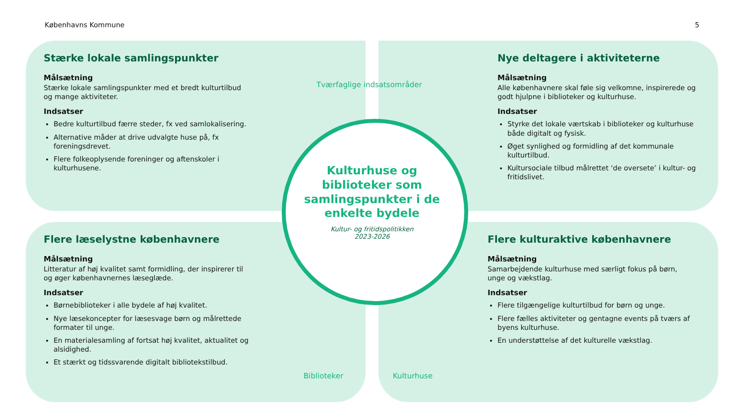Københavns Kommune 5
Stærke lokale samlingspunkter
Målsætning
Stærke lokale samlingspunkter med et bredt kulturtilbud og mange aktiviteter.
Indsatser
Bedre kulturtilbud færre steder, fx ved samlokalisering.
Alternative måder at drive udvalgte huse på, fx foreningsdrevet.
Flere folkeoplysende foreninger og aftenskoler i kulturhusene.
Nye deltagere i aktiviteterne
Målsætning
Alle københavnere skal føle sig velkomne, inspirerede og godt hjulpne i biblioteker og kulturhuse.
Indsatser
Styrke det lokale værtskab i biblioteker og kulturhuse både digitalt og fysisk.
Øget synlighed og formidling af det kommunale kulturtilbud.
Kultursociale tilbud målrettet ‘de oversete’ i kultur- og fritidslivet.
Flere læselystne københavnere
Målsætning
Litteratur af høj kvalitet samt formidling, der inspirerer til og øger københavnernes læseglæde.
Indsatser
Børnebiblioteker i alle bydele af høj kvalitet.
Nye læsekoncepter for læsesvage børn og målrettede formater til unge.
En materialesamling af fortsat høj kvalitet, aktualitet og alsidighed.
Et stærkt og tidssvarende digitalt bibliotekstilbud.
Flere kulturaktive københavnere
Målsætning
Samarbejdende kulturhuse med særligt fokus på børn, unge og vækstlag.
Indsatser
Flere tilgængelige kulturtilbud for børn og unge.
Flere fælles aktiviteter og gentagne events på tværs af byens kulturhuse.
En understøttelse af det kulturelle vækstlag.
Tværfaglige indsatsområder
Kulturhuse og biblioteker som samlingspunkter i de enkelte bydele
Kultur- og fritidspolitikken
2023-2026
Biblioteker Kulturhuse